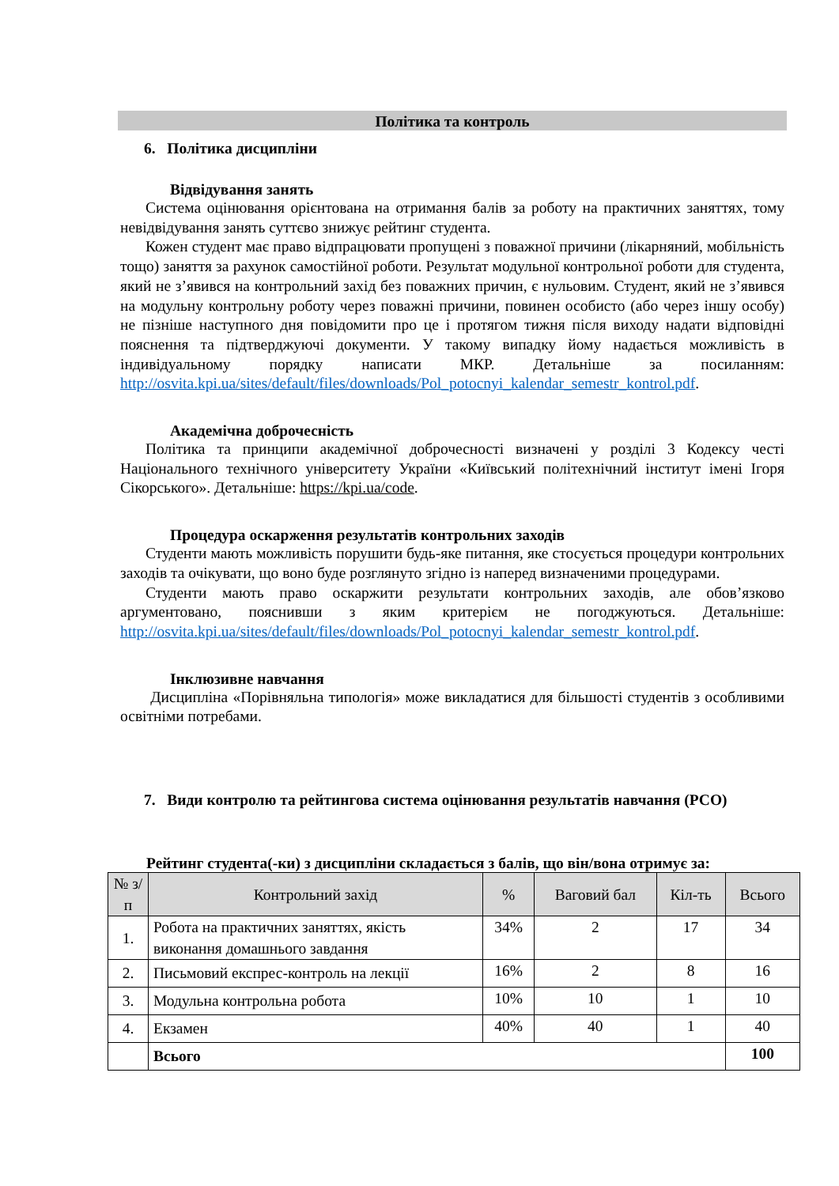Політика та контроль
6. Політика дисципліни
Відвідування занять
Система оцінювання орієнтована на отримання балів за роботу на практичних заняттях, тому невідвідування занять суттєво знижує рейтинг студента.
Кожен студент має право відпрацювати пропущені з поважної причини (лікарняний, мобільність тощо) заняття за рахунок самостійної роботи. Результат модульної контрольної роботи для студента, який не з’явився на контрольний захід без поважних причин, є нульовим. Студент, який не з’явився на модульну контрольну роботу через поважні причини, повинен особисто (або через іншу особу) не пізніше наступного дня повідомити про це і протягом тижня після виходу надати відповідні пояснення та підтверджуючі документи. У такому випадку йому надається можливість в індивідуальному порядку написати МКР. Детальніше за посиланням: http://osvita.kpi.ua/sites/default/files/downloads/Pol_potocnyi_kalendar_semestr_kontrol.pdf.
Академічна доброчесність
Політика та принципи академічної доброчесності визначені у розділі 3 Кодексу честі Національного технічного університету України «Київський політехнічний інститут імені Ігоря Сікорського». Детальніше: https://kpi.ua/code.
Процедура оскарження результатів контрольних заходів
Студенти мають можливість порушити будь-яке питання, яке стосується процедури контрольних заходів та очікувати, що воно буде розглянуто згідно із наперед визначеними процедурами.
Студенти мають право оскаржити результати контрольних заходів, але обов’язково аргументовано, пояснивши з яким критерієм не погоджуються. Детальніше: http://osvita.kpi.ua/sites/default/files/downloads/Pol_potocnyi_kalendar_semestr_kontrol.pdf.
Інклюзивне навчання
Дисципліна «Порівняльна типологія» може викладатися для більшості студентів з особливими освітніми потребами.
7. Види контролю та рейтингова система оцінювання результатів навчання (РСО)
Рейтинг студента(-ки) з дисципліни складається з балів, що він/вона отримує за:
| № з/п | Контрольний захід | % | Ваговий бал | Кіл-ть | Всього |
| --- | --- | --- | --- | --- | --- |
| 1. | Робота на практичних заняттях, якість виконання домашнього завдання | 34% | 2 | 17 | 34 |
| 2. | Письмовий експрес-контроль на лекції | 16% | 2 | 8 | 16 |
| 3. | Модульна контрольна робота | 10% | 10 | 1 | 10 |
| 4. | Екзамен | 40% | 40 | 1 | 40 |
| | Всього | | | | 100 |